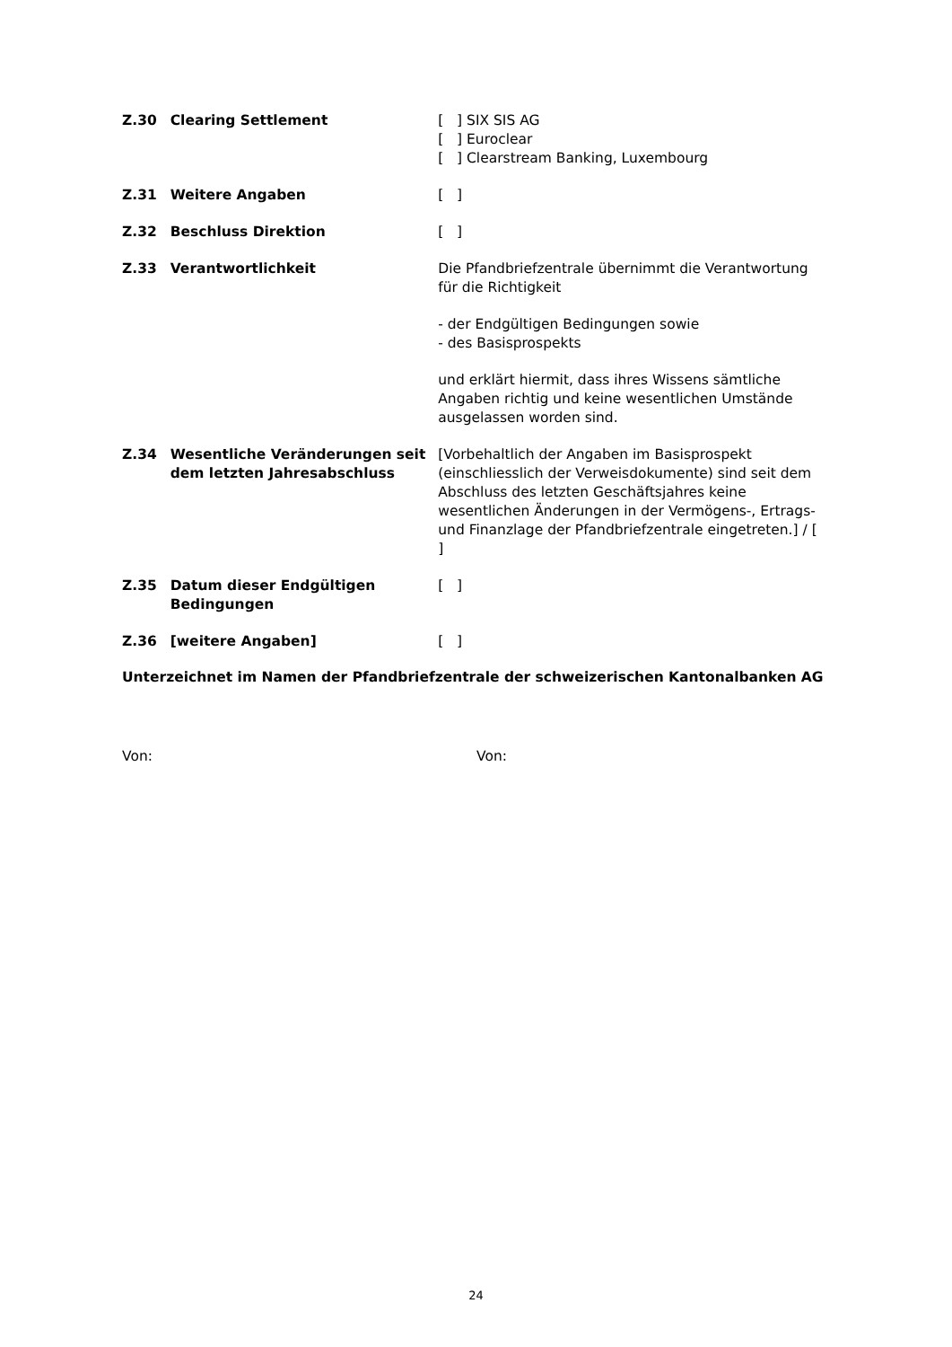Z.30 Clearing Settlement [ ] SIX SIS AG
[ ] Euroclear
[ ] Clearstream Banking, Luxembourg
Z.31 Weitere Angaben [ ]
Z.32 Beschluss Direktion [ ]
Z.33 Verantwortlichkeit Die Pfandbriefzentrale übernimmt die Verantwortung für die Richtigkeit
- der Endgültigen Bedingungen sowie
- des Basisprospekts
und erklärt hiermit, dass ihres Wissens sämtliche Angaben richtig und keine wesentlichen Umstände ausgelassen worden sind.
Z.34 Wesentliche Veränderungen seit dem letzten Jahresabschluss
[Vorbehaltlich der Angaben im Basisprospekt (einschliesslich der Verweisdokumente) sind seit dem Abschluss des letzten Geschäftsjahres keine wesentlichen Änderungen in der Vermögens-, Ertrags- und Finanzlage der Pfandbriefzentrale eingetreten.] / [ ]
Z.35 Datum dieser Endgültigen Bedingungen
[ ]
Z.36 [weitere Angaben] [ ]
Unterzeichnet im Namen der Pfandbriefzentrale der schweizerischen Kantonalbanken AG
Von: Von:
24